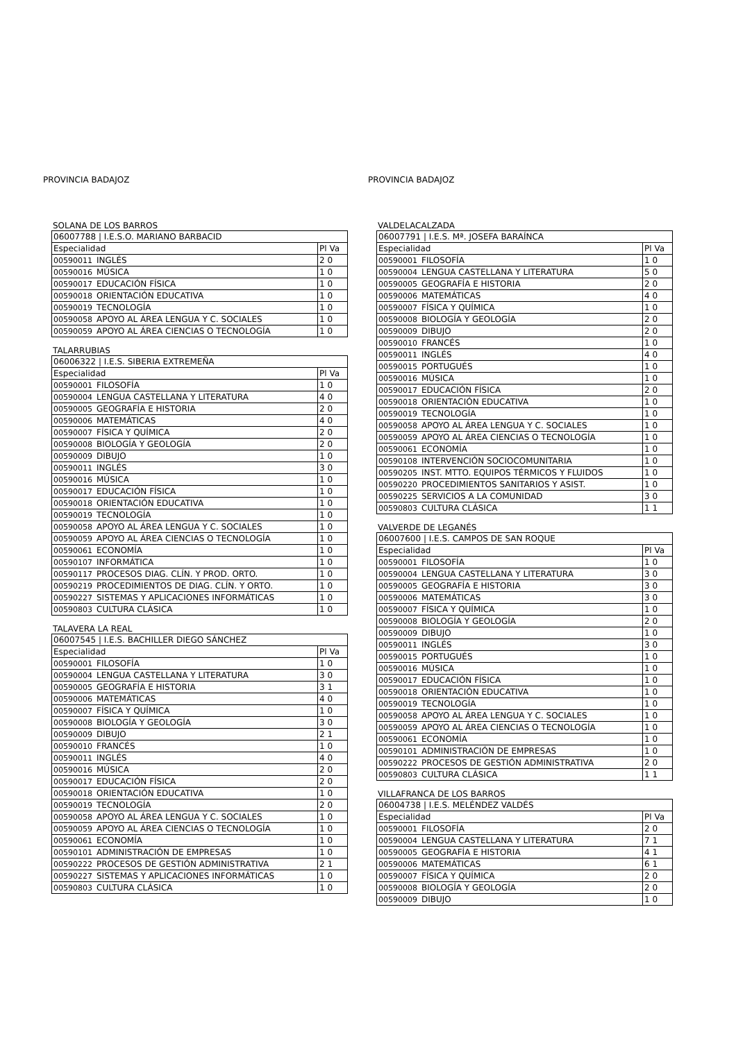PROVINCIA BADAJOZ
SOLANA DE LOS BARROS
| 06007788 / I.E.S.O. MARIANO BARBACID | | |
| Especialidad | | Pl Va |
| 00590011 | INGLÉS | 2 0 |
| 00590016 | MÚSICA | 1 0 |
| 00590017 | EDUCACIÓN FÍSICA | 1 0 |
| 00590018 | ORIENTACIÓN EDUCATIVA | 1 0 |
| 00590019 | TECNOLOGÍA | 1 0 |
| 00590058 | APOYO AL ÁREA LENGUA Y C. SOCIALES | 1 0 |
| 00590059 | APOYO AL ÁREA CIENCIAS O TECNOLOGÍA | 1 0 |
TALARRUBIAS
| 06006322 / I.E.S. SIBERIA EXTREMEÑA | | |
| Especialidad | | Pl Va |
| 00590001 | FILOSOFÍA | 1 0 |
| 00590004 | LENGUA CASTELLANA Y LITERATURA | 4 0 |
| 00590005 | GEOGRAFÍA E HISTORIA | 2 0 |
| 00590006 | MATEMÁTICAS | 4 0 |
| 00590007 | FÍSICA Y QUÍMICA | 2 0 |
| 00590008 | BIOLOGÍA Y GEOLOGÍA | 2 0 |
| 00590009 | DIBUJO | 1 0 |
| 00590011 | INGLÉS | 3 0 |
| 00590016 | MÚSICA | 1 0 |
| 00590017 | EDUCACIÓN FÍSICA | 1 0 |
| 00590018 | ORIENTACIÓN EDUCATIVA | 1 0 |
| 00590019 | TECNOLOGÍA | 1 0 |
| 00590058 | APOYO AL ÁREA LENGUA Y C. SOCIALES | 1 0 |
| 00590059 | APOYO AL ÁREA CIENCIAS O TECNOLOGÍA | 1 0 |
| 00590061 | ECONOMÍA | 1 0 |
| 00590107 | INFORMÁTICA | 1 0 |
| 00590117 | PROCESOS DIAG. CLÍN. Y PROD. ORTO. | 1 0 |
| 00590219 | PROCEDIMIENTOS DE DIAG. CLÍN. Y ORTO. | 1 0 |
| 00590227 | SISTEMAS Y APLICACIONES INFORMÁTICAS | 1 0 |
| 00590803 | CULTURA CLÁSICA | 1 0 |
TALAVERA LA REAL
| 06007545 / I.E.S. BACHILLER DIEGO SÁNCHEZ | | |
| Especialidad | | Pl Va |
| 00590001 | FILOSOFÍA | 1 0 |
| 00590004 | LENGUA CASTELLANA Y LITERATURA | 3 0 |
| 00590005 | GEOGRAFÍA E HISTORIA | 3 1 |
| 00590006 | MATEMÁTICAS | 4 0 |
| 00590007 | FÍSICA Y QUÍMICA | 1 0 |
| 00590008 | BIOLOGÍA Y GEOLOGÍA | 3 0 |
| 00590009 | DIBUJO | 2 1 |
| 00590010 | FRANCÉS | 1 0 |
| 00590011 | INGLÉS | 4 0 |
| 00590016 | MÚSICA | 2 0 |
| 00590017 | EDUCACIÓN FÍSICA | 2 0 |
| 00590018 | ORIENTACIÓN EDUCATIVA | 1 0 |
| 00590019 | TECNOLOGÍA | 2 0 |
| 00590058 | APOYO AL ÁREA LENGUA Y C. SOCIALES | 1 0 |
| 00590059 | APOYO AL ÁREA CIENCIAS O TECNOLOGÍA | 1 0 |
| 00590061 | ECONOMÍA | 1 0 |
| 00590101 | ADMINISTRACIÓN DE EMPRESAS | 1 0 |
| 00590222 | PROCESOS DE GESTIÓN ADMINISTRATIVA | 2 1 |
| 00590227 | SISTEMAS Y APLICACIONES INFORMÁTICAS | 1 0 |
| 00590803 | CULTURA CLÁSICA | 1 0 |
PROVINCIA BADAJOZ
VALDELACALZADA
| 06007791 / I.E.S. Mª. JOSEFA BARAÍNCA | | |
| Especialidad | | Pl Va |
| 00590001 | FILOSOFÍA | 1 0 |
| 00590004 | LENGUA CASTELLANA Y LITERATURA | 5 0 |
| 00590005 | GEOGRAFÍA E HISTORIA | 2 0 |
| 00590006 | MATEMÁTICAS | 4 0 |
| 00590007 | FÍSICA Y QUÍMICA | 1 0 |
| 00590008 | BIOLOGÍA Y GEOLOGÍA | 2 0 |
| 00590009 | DIBUJO | 2 0 |
| 00590010 | FRANCÉS | 1 0 |
| 00590011 | INGLÉS | 4 0 |
| 00590015 | PORTUGUÉS | 1 0 |
| 00590016 | MÚSICA | 1 0 |
| 00590017 | EDUCACIÓN FÍSICA | 2 0 |
| 00590018 | ORIENTACIÓN EDUCATIVA | 1 0 |
| 00590019 | TECNOLOGÍA | 1 0 |
| 00590058 | APOYO AL ÁREA LENGUA Y C. SOCIALES | 1 0 |
| 00590059 | APOYO AL ÁREA CIENCIAS O TECNOLOGÍA | 1 0 |
| 00590061 | ECONOMÍA | 1 0 |
| 00590108 | INTERVENCIÓN SOCIOCOMUNITARIA | 1 0 |
| 00590205 | INST. MTTO. EQUIPOS TÉRMICOS Y FLUIDOS | 1 0 |
| 00590220 | PROCEDIMIENTOS SANITARIOS Y ASIST. | 1 0 |
| 00590225 | SERVICIOS A LA COMUNIDAD | 3 0 |
| 00590803 | CULTURA CLÁSICA | 1 1 |
VALVERDE DE LEGANÉS
| 06007600 / I.E.S. CAMPOS DE SAN ROQUE | | |
| Especialidad | | Pl Va |
| 00590001 | FILOSOFÍA | 1 0 |
| 00590004 | LENGUA CASTELLANA Y LITERATURA | 3 0 |
| 00590005 | GEOGRAFÍA E HISTORIA | 3 0 |
| 00590006 | MATEMÁTICAS | 3 0 |
| 00590007 | FÍSICA Y QUÍMICA | 1 0 |
| 00590008 | BIOLOGÍA Y GEOLOGÍA | 2 0 |
| 00590009 | DIBUJO | 1 0 |
| 00590011 | INGLÉS | 3 0 |
| 00590015 | PORTUGUÉS | 1 0 |
| 00590016 | MÚSICA | 1 0 |
| 00590017 | EDUCACIÓN FÍSICA | 1 0 |
| 00590018 | ORIENTACIÓN EDUCATIVA | 1 0 |
| 00590019 | TECNOLOGÍA | 1 0 |
| 00590058 | APOYO AL ÁREA LENGUA Y C. SOCIALES | 1 0 |
| 00590059 | APOYO AL ÁREA CIENCIAS O TECNOLOGÍA | 1 0 |
| 00590061 | ECONOMÍA | 1 0 |
| 00590101 | ADMINISTRACIÓN DE EMPRESAS | 1 0 |
| 00590222 | PROCESOS DE GESTIÓN ADMINISTRATIVA | 2 0 |
| 00590803 | CULTURA CLÁSICA | 1 1 |
VILLAFRANCA DE LOS BARROS
| 06004738 / I.E.S. MELÉNDEZ VALDÉS | | |
| Especialidad | | Pl Va |
| 00590001 | FILOSOFÍA | 2 0 |
| 00590004 | LENGUA CASTELLANA Y LITERATURA | 7 1 |
| 00590005 | GEOGRAFÍA E HISTORIA | 4 1 |
| 00590006 | MATEMÁTICAS | 6 1 |
| 00590007 | FÍSICA Y QUÍMICA | 2 0 |
| 00590008 | BIOLOGÍA Y GEOLOGÍA | 2 0 |
| 00590009 | DIBUJO | 1 0 |